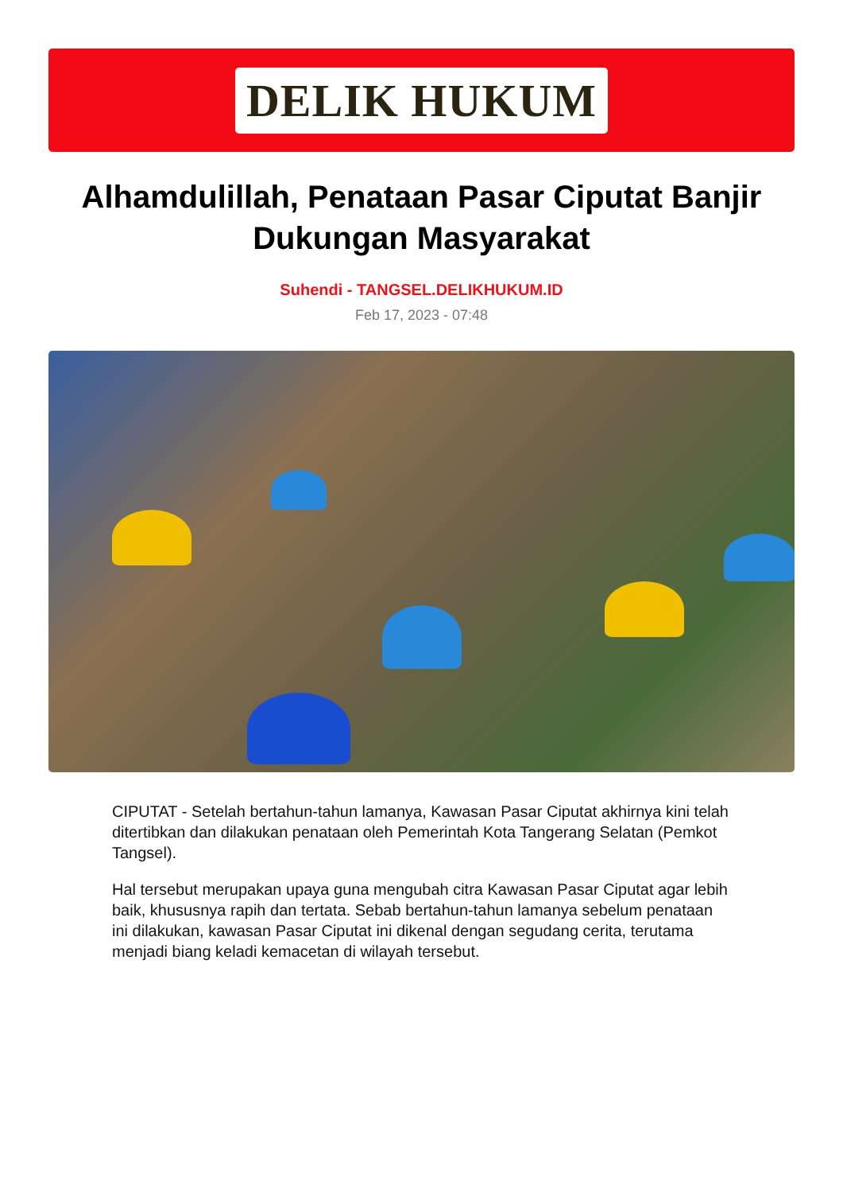DELIK HUKUM
Alhamdulillah, Penataan Pasar Ciputat Banjir Dukungan Masyarakat
Suhendi - TANGSEL.DELIKHUKUM.ID
Feb 17, 2023 - 07:48
CIPUTAT - Setelah bertahun-tahun lamanya, Kawasan Pasar Ciputat akhirnya kini telah ditertibkan dan dilakukan penataan oleh Pemerintah Kota Tangerang Selatan (Pemkot Tangsel).
Hal tersebut merupakan upaya guna mengubah citra Kawasan Pasar Ciputat agar lebih baik, khususnya rapih dan tertata. Sebab bertahun-tahun lamanya sebelum penataan ini dilakukan, kawasan Pasar Ciputat ini dikenal dengan segudang cerita, terutama menjadi biang keladi kemacetan di wilayah tersebut.